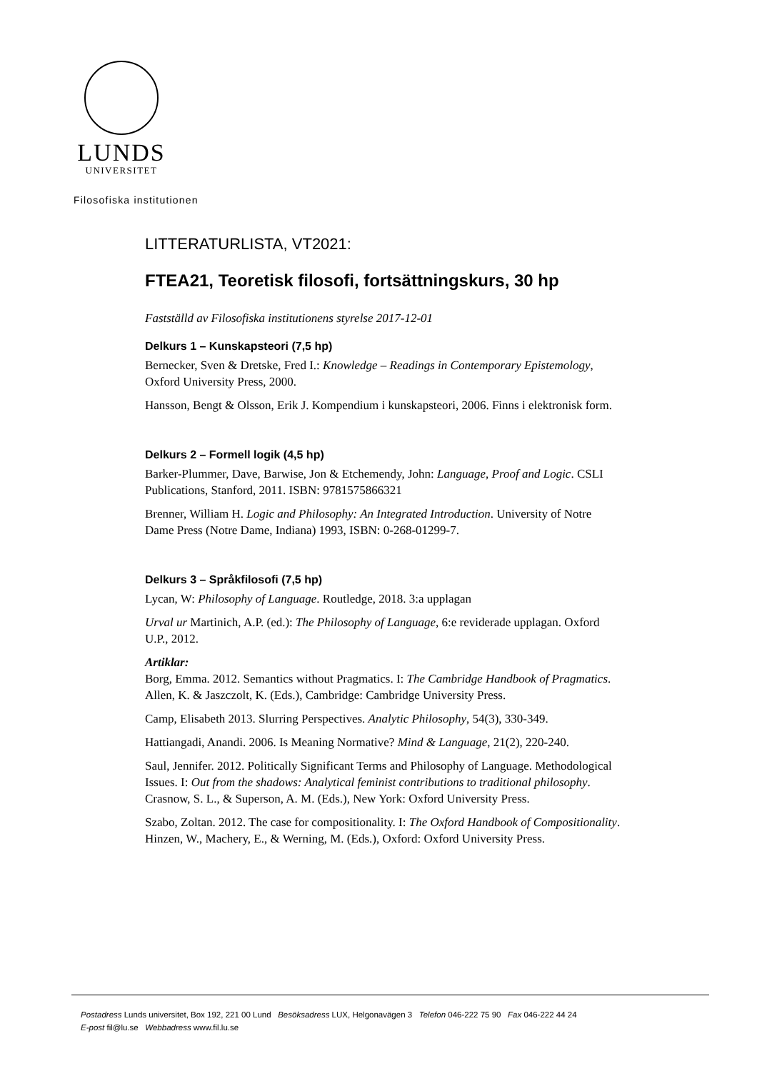LUNDS
UNIVERSITET
Filosofiska institutionen
LITTERATURLISTA, VT2021:
FTEA21, Teoretisk filosofi, fortsättningskurs, 30 hp
Fastställd av Filosofiska institutionens styrelse 2017-12-01
Delkurs 1 – Kunskapsteori (7,5 hp)
Bernecker, Sven & Dretske, Fred I.: Knowledge – Readings in Contemporary Epistemology, Oxford University Press, 2000.
Hansson, Bengt & Olsson, Erik J. Kompendium i kunskapsteori, 2006. Finns i elektronisk form.
Delkurs 2 – Formell logik (4,5 hp)
Barker-Plummer, Dave, Barwise, Jon & Etchemendy, John: Language, Proof and Logic. CSLI Publications, Stanford, 2011. ISBN: 9781575866321
Brenner, William H. Logic and Philosophy: An Integrated Introduction. University of Notre Dame Press (Notre Dame, Indiana) 1993, ISBN: 0-268-01299-7.
Delkurs 3 – Språkfilosofi (7,5 hp)
Lycan, W: Philosophy of Language. Routledge, 2018. 3:a upplagan
Urval ur Martinich, A.P. (ed.): The Philosophy of Language, 6:e reviderade upplagan. Oxford U.P., 2012.
Artiklar:
Borg, Emma. 2012. Semantics without Pragmatics. I: The Cambridge Handbook of Pragmatics. Allen, K. & Jaszczolt, K. (Eds.), Cambridge: Cambridge University Press.
Camp, Elisabeth 2013. Slurring Perspectives. Analytic Philosophy, 54(3), 330-349.
Hattiangadi, Anandi. 2006. Is Meaning Normative? Mind & Language, 21(2), 220-240.
Saul, Jennifer. 2012. Politically Significant Terms and Philosophy of Language. Methodological Issues. I: Out from the shadows: Analytical feminist contributions to traditional philosophy. Crasnow, S. L., & Superson, A. M. (Eds.), New York: Oxford University Press.
Szabo, Zoltan. 2012. The case for compositionality. I: The Oxford Handbook of Compositionality. Hinzen, W., Machery, E., & Werning, M. (Eds.), Oxford: Oxford University Press.
Postadress Lunds universitet, Box 192, 221 00 Lund Besöksadress LUX, Helgonavägen 3 Telefon 046-222 75 90 Fax 046-222 44 24
E-post fil@lu.se Webbadress www.fil.lu.se